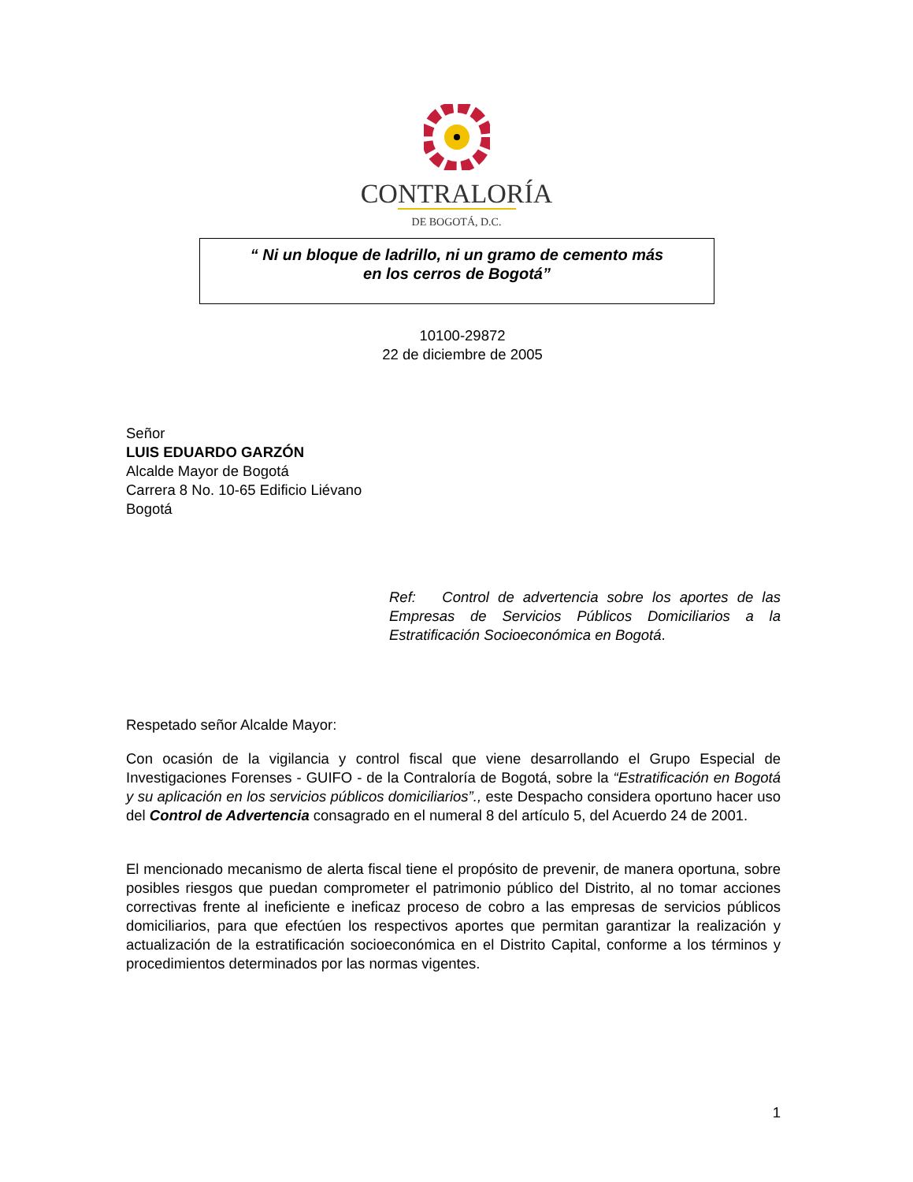CONTRALORÍA
DE BOGOTÁ, D.C.
“ Ni un bloque de ladrillo, ni un gramo de cemento más
en los cerros de Bogotá”
10100-29872
22 de diciembre de 2005
Señor
LUIS EDUARDO GARZÓN
Alcalde Mayor de Bogotá
Carrera 8 No. 10-65 Edificio Liévano
Bogotá
Ref: Control de advertencia sobre los aportes de las Empresas de Servicios Públicos Domiciliarios a la Estratificación Socioeconómica en Bogotá.
Respetado señor Alcalde Mayor:
Con ocasión de la vigilancia y control fiscal que viene desarrollando el Grupo Especial de Investigaciones Forenses - GUIFO - de la Contraloría de Bogotá, sobre la “Estratificación en Bogotá y su aplicación en los servicios públicos domiciliarios”., este Despacho considera oportuno hacer uso del Control de Advertencia consagrado en el numeral 8 del artículo 5, del Acuerdo 24 de 2001.
El mencionado mecanismo de alerta fiscal tiene el propósito de prevenir, de manera oportuna, sobre posibles riesgos que puedan comprometer el patrimonio público del Distrito, al no tomar acciones correctivas frente al ineficiente e ineficaz proceso de cobro a las empresas de servicios públicos domiciliarios, para que efectúen los respectivos aportes que permitan garantizar la realización y actualización de la estratificación socioeconómica en el Distrito Capital, conforme a los términos y procedimientos determinados por las normas vigentes.
1